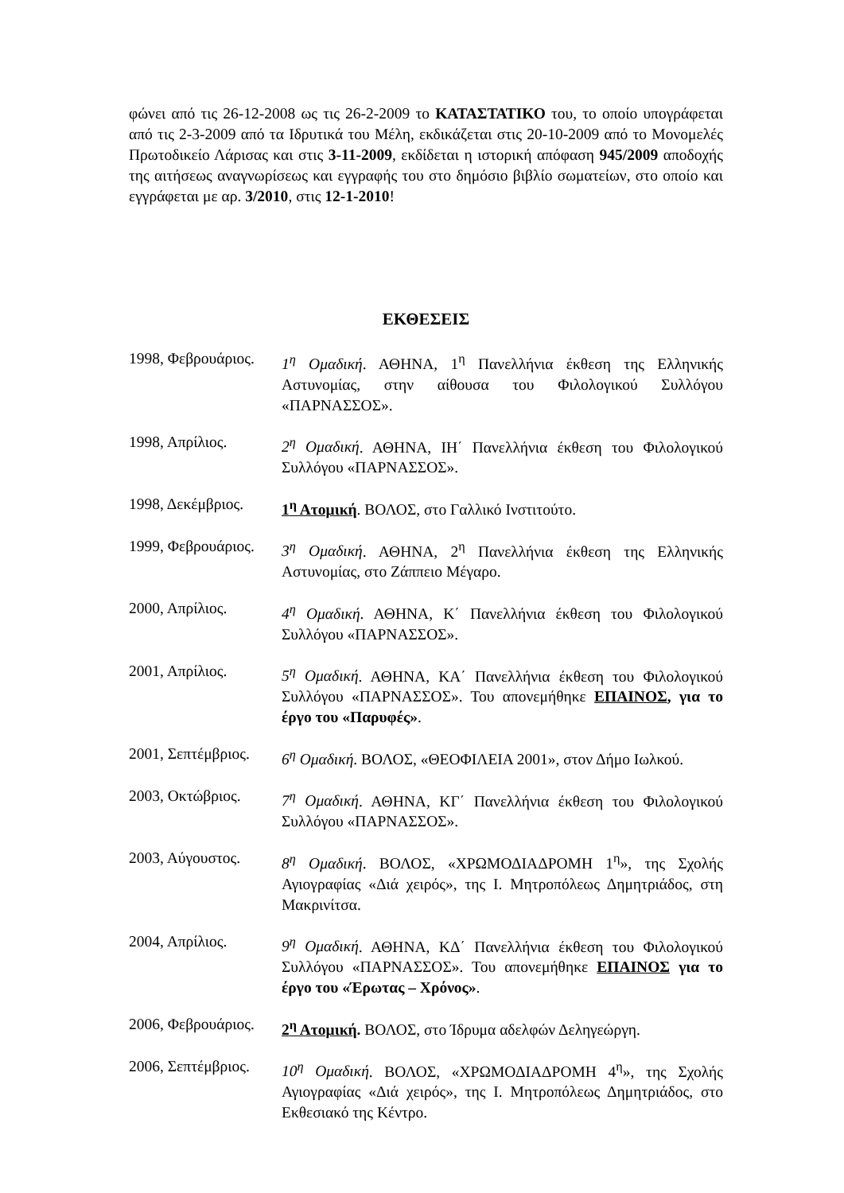φώνει από τις 26-12-2008 ως τις 26-2-2009 το ΚΑΤΑΣΤΑΤΙΚΟ του, το οποίο υπογράφεται από τις 2-3-2009 από τα Ιδρυτικά του Μέλη, εκδικάζεται στις 20-10-2009 από το Μονομελές Πρωτοδικείο Λάρισας και στις 3-11-2009, εκδίδεται η ιστορική απόφαση 945/2009 αποδοχής της αιτήσεως αναγνωρίσεως και εγγραφής του στο δημόσιο βιβλίο σωματείων, στο οποίο και εγγράφεται με αρ. 3/2010, στις 12-1-2010!
ΕΚΘΕΣΕΙΣ
1998, Φεβρουάριος.
1<sup>η</sup> Ομαδική. ΑΘΗΝΑ, 1<sup>η</sup> Πανελλήνια έκθεση της Ελληνικής Αστυνομίας, στην αίθουσα του Φιλολογικού Συλλόγου «ΠΑΡΝΑΣΣΟΣ».
1998, Απρίλιος. 2<sup>η</sup> Ομαδική. ΑΘΗΝΑ, ΙΗ΄ Πανελλήνια έκθεση του Φιλολογικού Συλλόγου «ΠΑΡΝΑΣΣΟΣ».
1998, Δεκέμβριος.
1<sup>η</sup> Ατομική. ΒΟΛΟΣ, στο Γαλλικό Ινστιτούτο.
1999, Φεβρουάριος.
3<sup>η</sup> Ομαδική. ΑΘΗΝΑ, 2<sup>η</sup> Πανελλήνια έκθεση της Ελληνικής Αστυνομίας, στο Ζάππειο Μέγαρο.
2000, Απρίλιος. 4<sup>η</sup> Ομαδική. ΑΘΗΝΑ, Κ΄ Πανελλήνια έκθεση του Φιλολογικού Συλλόγου «ΠΑΡΝΑΣΣΟΣ».
2001, Απρίλιος. 5<sup>η</sup> Ομαδική. ΑΘΗΝΑ, ΚΑ΄ Πανελλήνια έκθεση του Φιλολογικού Συλλόγου «ΠΑΡΝΑΣΣΟΣ». Του απονεμήθηκε ΕΠΑΙΝΟΣ, για το έργο του «Παρυφές».
2001, Σεπτέμβριος.
6<sup>η</sup> Ομαδική. ΒΟΛΟΣ, «ΘΕΟΦΙΛΕΙΑ 2001», στον Δήμο Ιωλκού.
2003, Οκτώβριος. 7<sup>η</sup> Ομαδική. ΑΘΗΝΑ, ΚΓ΄ Πανελλήνια έκθεση του Φιλολογικού Συλλόγου «ΠΑΡΝΑΣΣΟΣ».
2003, Αύγουστος. 8<sup>η</sup> Ομαδική. ΒΟΛΟΣ, «ΧΡΩΜΟΔΙΑΔΡΟΜΗ 1<sup>η</sup>», της Σχολής Αγιογραφίας «Διά χειρός», της Ι. Μητροπόλεως Δημητριάδος, στη Μακρινίτσα.
2004, Απρίλιος. 9<sup>η</sup> Ομαδική. ΑΘΗΝΑ, ΚΔ΄ Πανελλήνια έκθεση του Φιλολογικού Συλλόγου «ΠΑΡΝΑΣΣΟΣ». Του απονεμήθηκε ΕΠΑΙΝΟΣ για το έργο του «Έρωτας – Χρόνος».
2006, Φεβρουάριος.
2<sup>η</sup> Ατομική. ΒΟΛΟΣ, στο Ίδρυμα αδελφών Δεληγεώργη.
2006, Σεπτέμβριος.
10<sup>η</sup> Ομαδική. ΒΟΛΟΣ, «ΧΡΩΜΟΔΙΑΔΡΟΜΗ 4<sup>η</sup>», της Σχολής Αγιογραφίας «Διά χειρός», της Ι. Μητροπόλεως Δημητριάδος, στο Εκθεσιακό της Κέντρο.